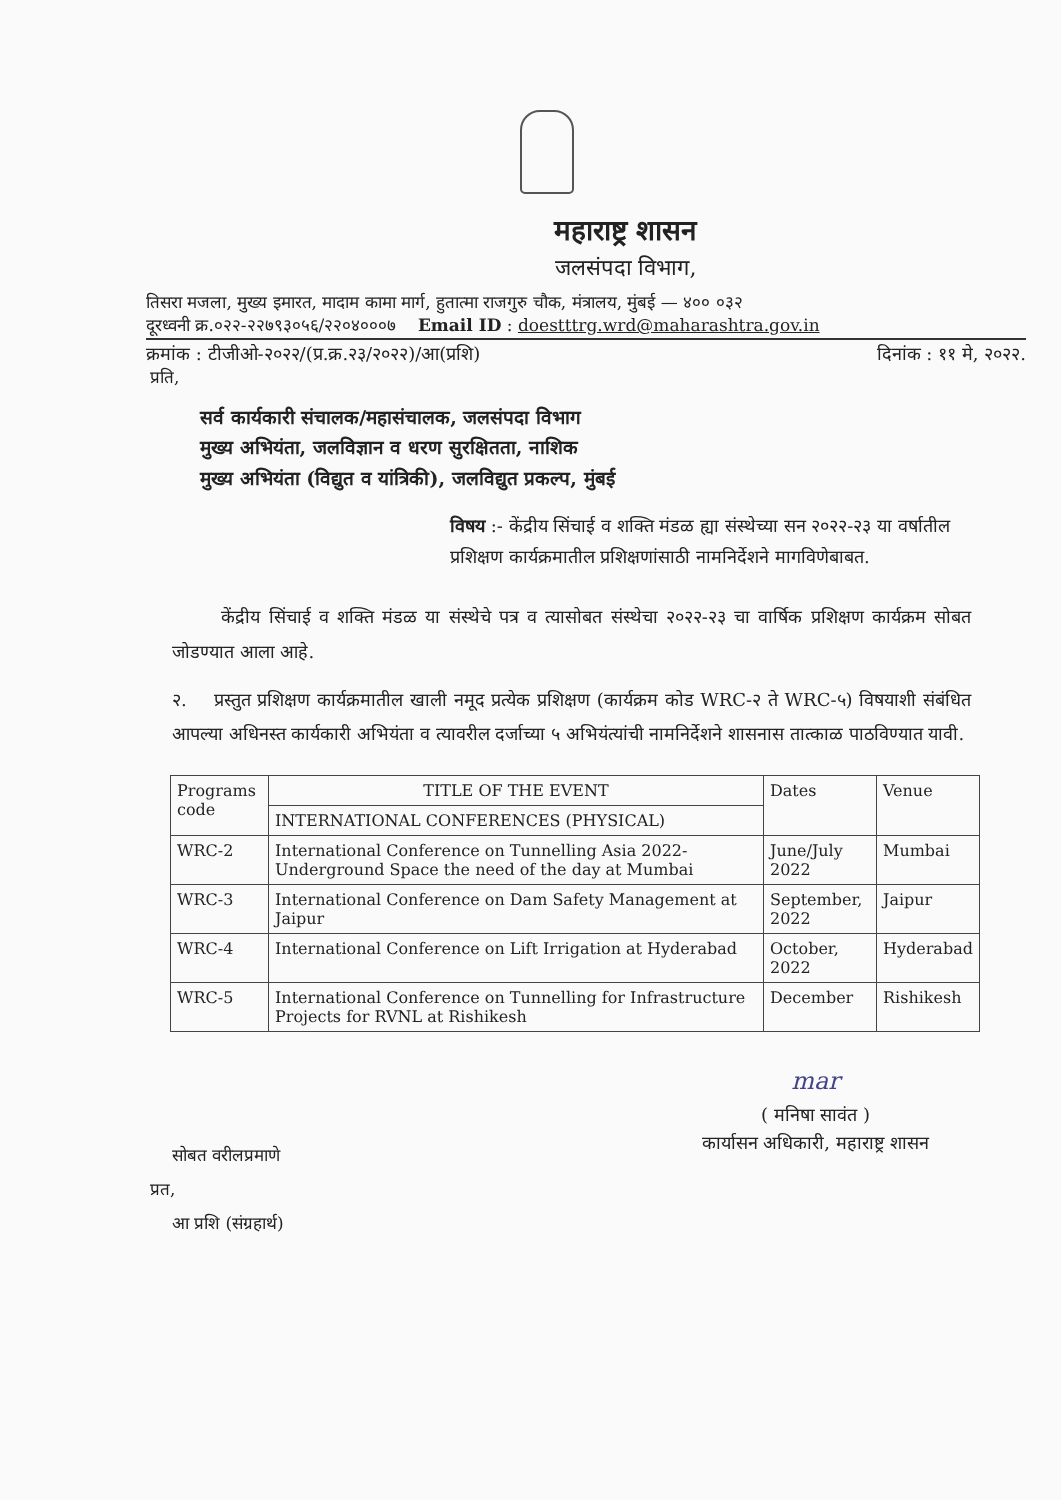महाराष्ट्र शासन
जलसंपदा विभाग,
तिसरा मजला, मुख्य इमारत, मादाम कामा मार्ग, हुतात्मा राजगुरु चौक, मंत्रालय, मुंबई — ४०० ०३२
दूरध्वनी क्र.०२२-२२७९३०५६/२२०४०००७ Email ID : doestttrg.wrd@maharashtra.gov.in
क्रमांक : टीजीओ-२०२२/(प्र.क्र.२३/२०२२)/आ(प्रशि) दिनांक : ११ मे, २०२२.
प्रति,
सर्व कार्यकारी संचालक/महासंचालक, जलसंपदा विभाग
मुख्य अभियंता, जलविज्ञान व धरण सुरक्षितता, नाशिक
मुख्य अभियंता (विद्युत व यांत्रिकी), जलविद्युत प्रकल्प, मुंबई
विषय :- केंद्रीय सिंचाई व शक्ति मंडळ ह्या संस्थेच्या सन २०२२-२३ या वर्षातील प्रशिक्षण कार्यक्रमातील प्रशिक्षणांसाठी नामनिर्देशने मागविणेबाबत.
केंद्रीय सिंचाई व शक्ति मंडळ या संस्थेचे पत्र व त्यासोबत संस्थेचा २०२२-२३ चा वार्षिक प्रशिक्षण कार्यक्रम सोबत जोडण्यात आला आहे.
२. प्रस्तुत प्रशिक्षण कार्यक्रमातील खाली नमूद प्रत्येक प्रशिक्षण (कार्यक्रम कोड WRC-२ ते WRC-५) विषयाशी संबंधित आपल्या अधिनस्त कार्यकारी अभियंता व त्यावरील दर्जाच्या ५ अभियंत्यांची नामनिर्देशने शासनास तात्काळ पाठविण्यात यावी.
| Programs code | TITLE OF THE EVENT | Dates | Venue |
| --- | --- | --- | --- |
| | INTERNATIONAL CONFERENCES (PHYSICAL) | | |
| WRC-2 | International Conference on Tunnelling Asia 2022- Underground Space the need of the day at Mumbai | June/July 2022 | Mumbai |
| WRC-3 | International Conference on Dam Safety Management at Jaipur | September, 2022 | Jaipur |
| WRC-4 | International Conference on Lift Irrigation at Hyderabad | October, 2022 | Hyderabad |
| WRC-5 | International Conference on Tunnelling for Infrastructure Projects for RVNL at Rishikesh | December | Rishikesh |
mar
( मनिषा सावंत )
कार्यासन अधिकारी, महाराष्ट्र शासन
सोबत वरीलप्रमाणे
प्रत,
आ प्रशि (संग्रहार्थ)